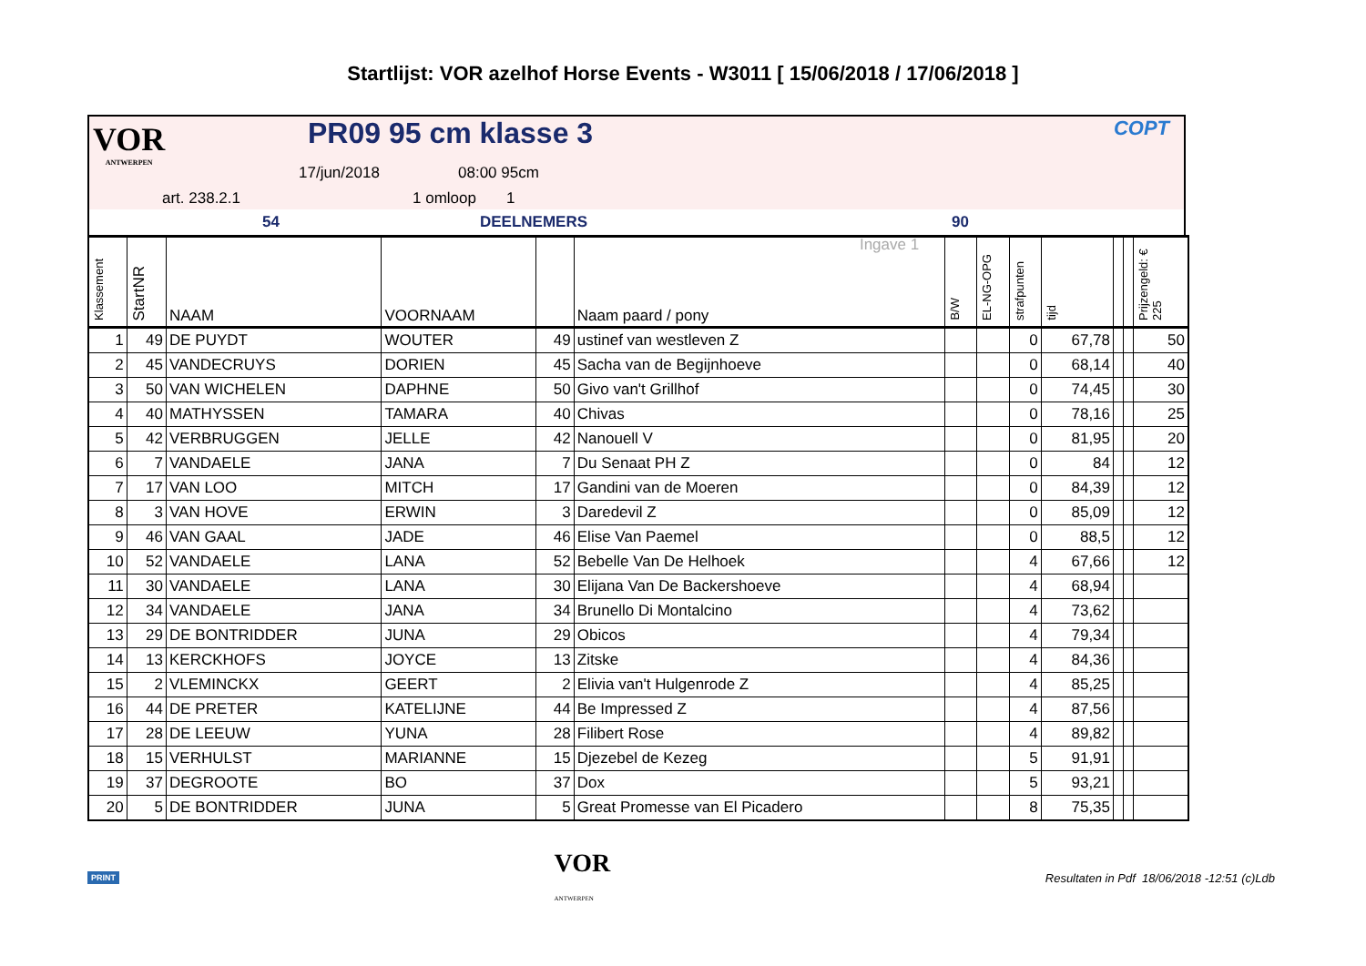Startlijst: VOR azelhof Horse Events - W3011 [ 15/06/2018 / 17/06/2018 ]
VOR
ANTWERPEN
PR09 95 cm klasse 3 COPT
17/jun/2018 08:00 95cm
art. 238.2.1 1 omloop 1
54 DEELNEMERS 90 Ingave 1
| Klassement | StartNR | NAAM | VOORNAAM | | Naam paard / pony | B/W | EL-NG-OPG | strafpunten | tijd | | | Prijzengeld: € 225 |
| --- | --- | --- | --- | --- | --- | --- | --- | --- | --- | --- | --- | --- |
| 1 | 49 | DE PUYDT | WOUTER | 49 | ustinef van westleven Z | | | 0 | 67,78 | | | 50 |
| 2 | 45 | VANDECRUYS | DORIEN | 45 | Sacha van de Begijnhoeve | | | 0 | 68,14 | | | 40 |
| 3 | 50 | VAN WICHELEN | DAPHNE | 50 | Givo van't Grillhof | | | 0 | 74,45 | | | 30 |
| 4 | 40 | MATHYSSEN | TAMARA | 40 | Chivas | | | 0 | 78,16 | | | 25 |
| 5 | 42 | VERBRUGGEN | JELLE | 42 | Nanouell V | | | 0 | 81,95 | | | 20 |
| 6 | 7 | VANDAELE | JANA | 7 | Du Senaat PH Z | | | 0 | 84 | | | 12 |
| 7 | 17 | VAN LOO | MITCH | 17 | Gandini van de Moeren | | | 0 | 84,39 | | | 12 |
| 8 | 3 | VAN HOVE | ERWIN | 3 | Daredevil Z | | | 0 | 85,09 | | | 12 |
| 9 | 46 | VAN GAAL | JADE | 46 | Elise Van Paemel | | | 0 | 88,5 | | | 12 |
| 10 | 52 | VANDAELE | LANA | 52 | Bebelle Van De Helhoek | | | 4 | 67,66 | | | 12 |
| 11 | 30 | VANDAELE | LANA | 30 | Elijana Van De Backershoeve | | | 4 | 68,94 | | | |
| 12 | 34 | VANDAELE | JANA | 34 | Brunello Di Montalcino | | | 4 | 73,62 | | | |
| 13 | 29 | DE BONTRIDDER | JUNA | 29 | Obicos | | | 4 | 79,34 | | | |
| 14 | 13 | KERCKHOFS | JOYCE | 13 | Zitske | | | 4 | 84,36 | | | |
| 15 | 2 | VLEMINCKX | GEERT | 2 | Elivia van't Hulgenrode Z | | | 4 | 85,25 | | | |
| 16 | 44 | DE PRETER | KATELIJNE | 44 | Be Impressed Z | | | 4 | 87,56 | | | |
| 17 | 28 | DE LEEUW | YUNA | 28 | Filibert Rose | | | 4 | 89,82 | | | |
| 18 | 15 | VERHULST | MARIANNE | 15 | Djezebel de Kezeg | | | 5 | 91,91 | | | |
| 19 | 37 | DEGROOTE | BO | 37 | Dox | | | 5 | 93,21 | | | |
| 20 | 5 | DE BONTRIDDER | JUNA | 5 | Great Promesse van El Picadero | | | 8 | 75,35 | | | |
PRINT VOR
ANTWERPEN Resultaten in Pdf 18/06/2018 -12:51 (c)Ldb